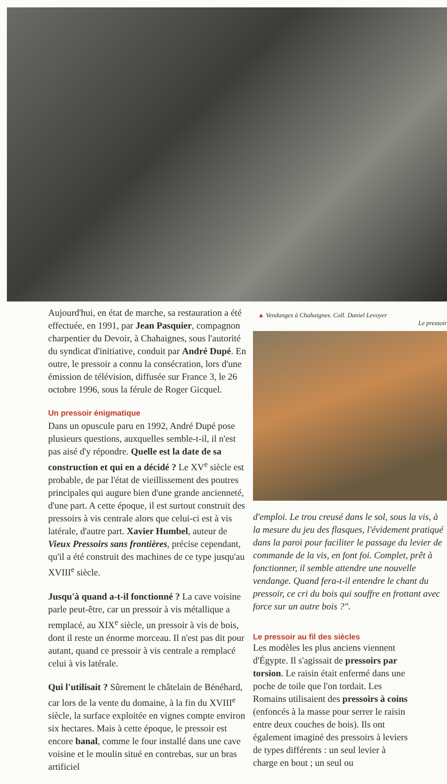Aujourd'hui, en état de marche, sa restauration a été effectuée, en 1991, par Jean Pasquier, compagnon charpentier du Devoir, à Chahaignes, sous l'autorité du syndicat d'initiative, conduit par André Dupé. En outre, le pressoir a connu la consécration, lors d'une émission de télévision, diffusée sur France 3, le 26 octobre 1996, sous la férule de Roger Gicquel.
Un pressoir énigmatique
Dans un opuscule paru en 1992, André Dupé pose plusieurs questions, auxquelles semble-t-il, il n'est pas aisé d'y répondre. Quelle est la date de sa construction et qui en a décidé ? Le XV<sup>e</sup> siècle est probable, de par l'état de vieillissement des poutres principales qui augure bien d'une grande ancienneté, d'une part. A cette époque, il est surtout construit des pressoirs à vis centrale alors que celui-ci est à vis latérale, d'autre part. Xavier Humbel, auteur de Vieux Pressoirs sans frontières, précise cependant, qu'il a été construit des machines de ce type jusqu'au XVIII<sup>e</sup> siècle.
Jusqu'à quand a-t-il fonctionné ? La cave voisine parle peut-être, car un pressoir à vis métallique a remplacé, au XIX<sup>e</sup> siècle, un pressoir à vis de bois, dont il reste un énorme morceau. Il n'est pas dit pour autant, quand ce pressoir à vis centrale a remplacé celui à vis latérale.
Qui l'utilisait ? Sûrement le châtelain de Bénéhard, car lors de la vente du domaine, à la fin du XVIII<sup>e</sup> siècle, la surface exploitée en vignes compte environ six hectares. Mais à cette époque, le pressoir est encore banal, comme le four installé dans une cave voisine et le moulin situé en contrebas, sur un bras artificiel
▲ Vendanges à Chahaignes. Coll. Daniel Levoyer
Le pressoir
d'emploi. Le trou creusé dans le sol, sous la vis, à la mesure du jeu des flasques, l'évidement pratiqué dans la paroi pour faciliter le passage du levier de commande de la vis, en font foi. Complet, prêt à fonctionner, il semble attendre une nouvelle vendange. Quand fera-t-il entendre le chant du pressoir, ce cri du bois qui souffre en frottant avec force sur un autre bois ?".
Le pressoir au fil des siècles
Les modèles les plus anciens viennent d'Égypte. Il s'agissait de pressoirs par torsion. Le raisin était enfermé dans une poche de toile que l'on tordait. Les Romains utilisaient des pressoirs à coins (enfoncés à la masse pour serrer le raisin entre deux couches de bois). Ils ont également imaginé des pressoirs à leviers de types différents : un seul levier à charge en bout ; un seul ou